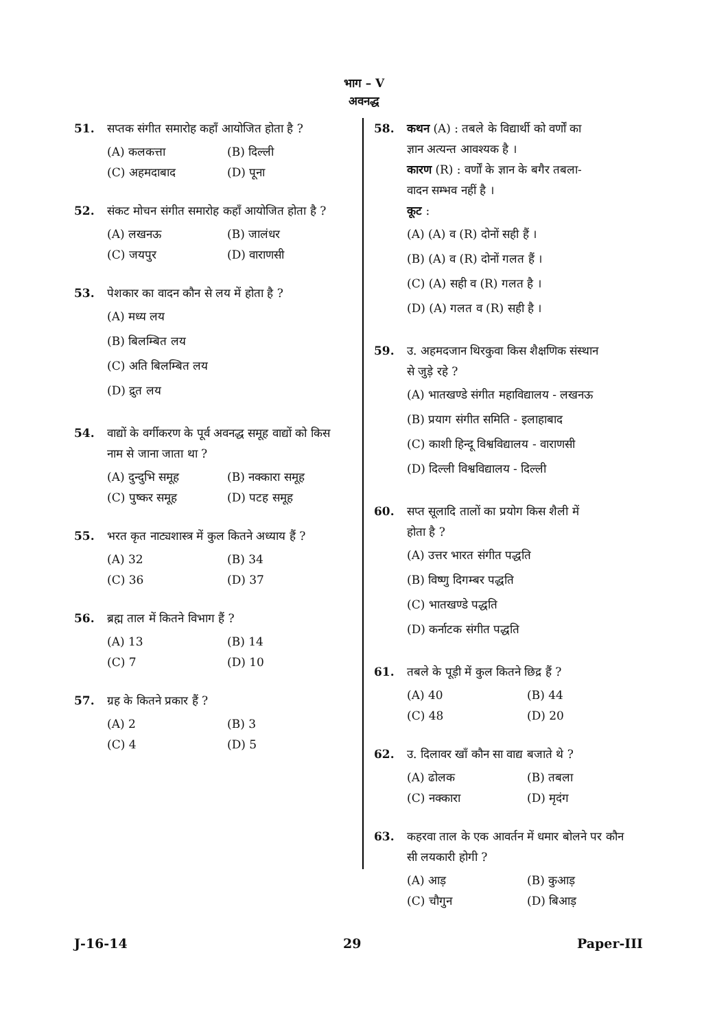भाग – V
अवनद्ध
51. सप्तक संगीत समारोह कहाँ आयोजित होता है ?
(A) कलकत्ता
(B) दिल्ली
(C) अहमदाबाद
(D) पूना
52. संकट मोचन संगीत समारोह कहाँ आयोजित होता है ?
(A) लखनऊ
(B) जालंधर
(C) जयपुर
(D) वाराणसी
53. पेशकार का वादन कौन से लय में होता है ?
(A) मध्य लय
(B) बिलम्बित लय
(C) अति बिलम्बित लय
(D) द्रुत लय
54. वाद्यों के वर्गीकरण के पूर्व अवनद्ध समूह वाद्यों को किस नाम से जाना जाता था ?
(A) दुन्दुभि समूह
(B) नक्कारा समूह
(C) पुष्कर समूह
(D) पटह समूह
55. भरत कृत नाट्यशास्त्र में कुल कितने अध्याय हैं ?
(A) 32
(B) 34
(C) 36
(D) 37
56. ब्रह्म ताल में कितने विभाग हैं ?
(A) 13
(B) 14
(C) 7
(D) 10
57. ग्रह के कितने प्रकार हैं ?
(A) 2
(B) 3
(C) 4
(D) 5
58. कथन (A) : तबले के विद्यार्थी को वर्णों का ज्ञान अत्यन्त आवश्यक है ।
कारण (R) : वर्णों के ज्ञान के बगैर तबला-वादन सम्भव नहीं है ।
कूट :
(A) (A) व (R) दोनों सही हैं ।
(B) (A) व (R) दोनों गलत हैं ।
(C) (A) सही व (R) गलत है ।
(D) (A) गलत व (R) सही है ।
59. उ. अहमदजान थिरकुवा किस शैक्षणिक संस्थान से जुड़े रहे ?
(A) भातखण्डे संगीत महाविद्यालय - लखनऊ
(B) प्रयाग संगीत समिति - इलाहाबाद
(C) काशी हिन्दू विश्वविद्यालय - वाराणसी
(D) दिल्ली विश्वविद्यालय - दिल्ली
60. सप्त सूलादि तालों का प्रयोग किस शैली में होता है ?
(A) उत्तर भारत संगीत पद्धति
(B) विष्णु दिगम्बर पद्धति
(C) भातखण्डे पद्धति
(D) कर्नाटक संगीत पद्धति
61. तबले के पूड़ी में कुल कितने छिद्र हैं ?
(A) 40
(B) 44
(C) 48
(D) 20
62. उ. दिलावर खाँ कौन सा वाद्य बजाते थे ?
(A) ढोलक
(B) तबला
(C) नक्कारा
(D) मृदंग
63. कहरवा ताल के एक आवर्तन में धमार बोलने पर कौन सी लयकारी होगी ?
(A) आड़
(B) कुआड़
(C) चौगुन
(D) बिआड़
J-16-14 29 Paper-III